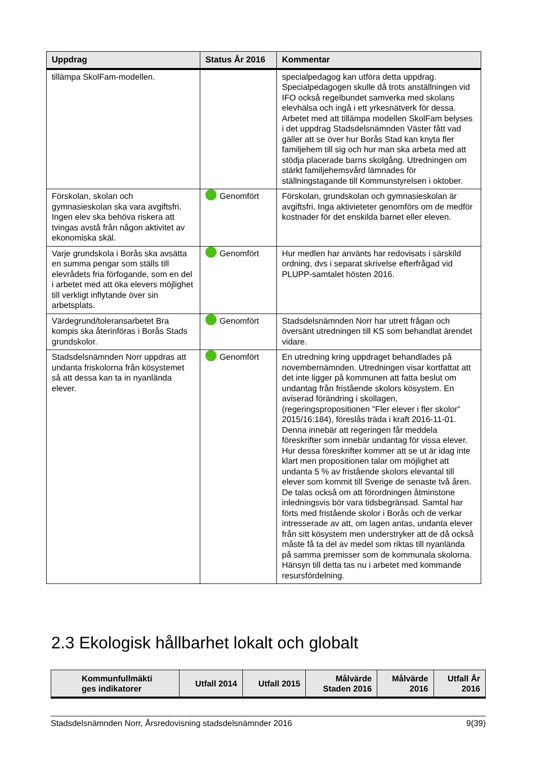| Uppdrag | Status År 2016 | Kommentar |
| --- | --- | --- |
| tillämpa SkolFam-modellen. | | specialpedagog kan utföra detta uppdrag. Specialpedagogen skulle då trots anställningen vid IFO också regelbundet samverka med skolans elevhälsa och ingå i ett yrkesnätverk för dessa. Arbetet med att tillämpa modellen SkolFam belyses i det uppdrag Stadsdelsnämnden Väster fått vad gäller att se över hur Borås Stad kan knyta fler familjehem till sig och hur man ska arbeta med att stödja placerade barns skolgång. Utredningen om stärkt familjehemsvård lämnades för ställningstagande till Kommunstyrelsen i oktober. |
| Förskolan, skolan och gymnasieskolan ska vara avgiftsfri. Ingen elev ska behöva riskera att tvingas avstå från någon aktivitet av ekonomiska skäl. | Genomfört | Förskolan, grundskolan och gymnasieskolan är avgiftsfri. Inga aktivieteter genomförs om de medför kostnader för det enskilda barnet eller eleven. |
| Varje grundskola i Borås ska avsätta en summa pengar som ställs till elevrådets fria förfogande, som en del i arbetet med att öka elevers möjlighet till verkligt inflytande över sin arbetsplats. | Genomfört | Hur medlen har använts har redovisats i särskild ordning, dvs i separat skrivelse efterfrågad vid PLUPP-samtalet hösten 2016. |
| Värdegrund/toleransarbetet Bra kompis ska återinföras i Borås Stads grundskolor. | Genomfört | Stadsdelsnämnden Norr har utrett frågan och översänt utredningen till KS som behandlat ärendet vidare. |
| Stadsdelsnämnden Norr uppdras att undanta friskolorna från kösystemet så att dessa kan ta in nyanlända elever. | Genomfört | En utredning kring uppdraget behandlades på novembernämnden. Utredningen visar kortfattat att det inte ligger på kommunen att fatta beslut om undantag från fristående skolors kösystem. En aviserad förändring i skollagen, (regeringspropositionen "Fler elever i fler skolor" 2015/16:184), föreslås träda i kraft 2016-11-01. Denna innebär att regeringen får meddela föreskrifter som innebär undantag för vissa elever. Hur dessa föreskrifter kommer att se ut är idag inte klart men propositionen talar om möjlighet att undanta 5 % av fristående skolors elevantal till elever som kommit till Sverige de senaste två åren. De talas också om att förordningen åtminstone inledningsvis bör vara tidsbegränsad. Samtal har förts med fristående skolor i Borås och de verkar intresserade av att, om lagen antas, undanta elever från sitt kösystem men understryker att de då också måste få ta del av medel som riktas till nyanlända på samma premisser som de kommunala skolorna. Hänsyn till detta tas nu i arbetet med kommande resursfördelning. |
2.3 Ekologisk hållbarhet lokalt och globalt
| Kommunfullmäkti ges indikatorer | Utfall 2014 | Utfall 2015 | Målvärde Staden 2016 | Målvärde 2016 | Utfall År 2016 |
| --- | --- | --- | --- | --- | --- |
Stadsdelsnämnden Norr, Årsredovisning stadsdelsnämnder 2016 9(39)